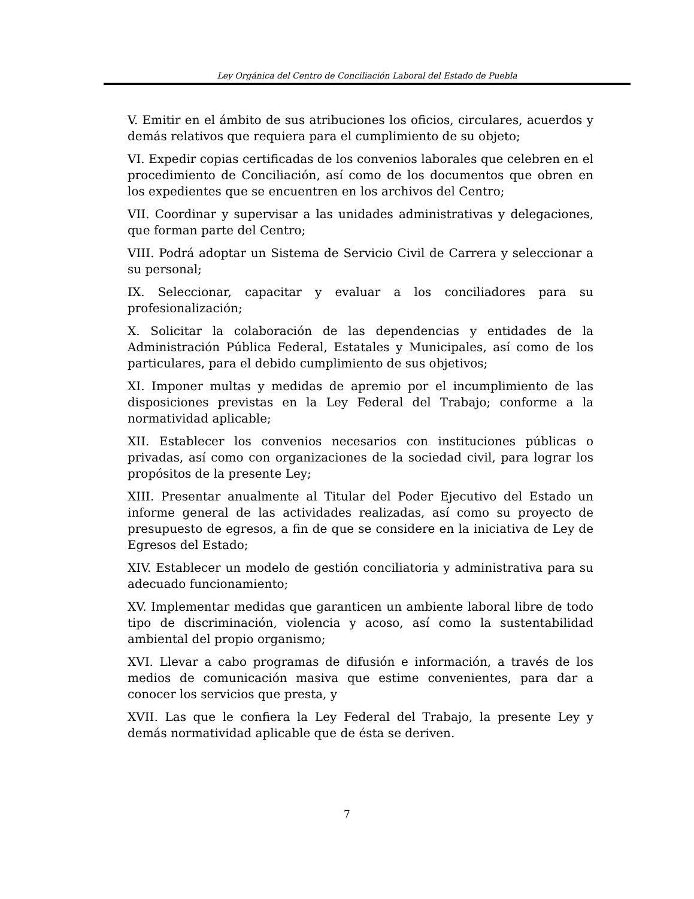Ley Orgánica del Centro de Conciliación Laboral del Estado de Puebla
V. Emitir en el ámbito de sus atribuciones los oficios, circulares, acuerdos y demás relativos que requiera para el cumplimiento de su objeto;
VI. Expedir copias certificadas de los convenios laborales que celebren en el procedimiento de Conciliación, así como de los documentos que obren en los expedientes que se encuentren en los archivos del Centro;
VII. Coordinar y supervisar a las unidades administrativas y delegaciones, que forman parte del Centro;
VIII. Podrá adoptar un Sistema de Servicio Civil de Carrera y seleccionar a su personal;
IX. Seleccionar, capacitar y evaluar a los conciliadores para su profesionalización;
X. Solicitar la colaboración de las dependencias y entidades de la Administración Pública Federal, Estatales y Municipales, así como de los particulares, para el debido cumplimiento de sus objetivos;
XI. Imponer multas y medidas de apremio por el incumplimiento de las disposiciones previstas en la Ley Federal del Trabajo; conforme a la normatividad aplicable;
XII. Establecer los convenios necesarios con instituciones públicas o privadas, así como con organizaciones de la sociedad civil, para lograr los propósitos de la presente Ley;
XIII. Presentar anualmente al Titular del Poder Ejecutivo del Estado un informe general de las actividades realizadas, así como su proyecto de presupuesto de egresos, a fin de que se considere en la iniciativa de Ley de Egresos del Estado;
XIV. Establecer un modelo de gestión conciliatoria y administrativa para su adecuado funcionamiento;
XV. Implementar medidas que garanticen un ambiente laboral libre de todo tipo de discriminación, violencia y acoso, así como la sustentabilidad ambiental del propio organismo;
XVI. Llevar a cabo programas de difusión e información, a través de los medios de comunicación masiva que estime convenientes, para dar a conocer los servicios que presta, y
XVII. Las que le confiera la Ley Federal del Trabajo, la presente Ley y demás normatividad aplicable que de ésta se deriven.
7